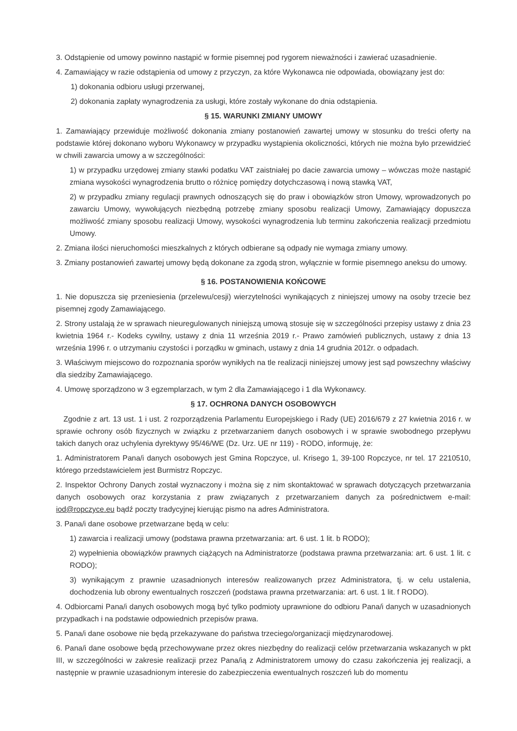3. Odstąpienie od umowy powinno nastąpić w formie pisemnej pod rygorem nieważności i zawierać uzasadnienie.
4. Zamawiający w razie odstąpienia od umowy z przyczyn, za które Wykonawca nie odpowiada, obowiązany jest do:
1) dokonania odbioru usługi przerwanej,
2) dokonania zapłaty wynagrodzenia za usługi, które zostały wykonane do dnia odstąpienia.
§ 15. WARUNKI ZMIANY UMOWY
1. Zamawiający przewiduje możliwość dokonania zmiany postanowień zawartej umowy w stosunku do treści oferty na podstawie której dokonano wyboru Wykonawcy w przypadku wystąpienia okoliczności, których nie można było przewidzieć w chwili zawarcia umowy a w szczególności:
1) w przypadku urzędowej zmiany stawki podatku VAT zaistniałej po dacie zawarcia umowy – wówczas może nastąpić zmiana wysokości wynagrodzenia brutto o różnicę pomiędzy dotychczasową i nową stawką VAT,
2) w przypadku zmiany regulacji prawnych odnoszących się do praw i obowiązków stron Umowy, wprowadzonych po zawarciu Umowy, wywołujących niezbędną potrzebę zmiany sposobu realizacji Umowy, Zamawiający dopuszcza możliwość zmiany sposobu realizacji Umowy, wysokości wynagrodzenia lub terminu zakończenia realizacji przedmiotu Umowy.
2. Zmiana ilości nieruchomości mieszkalnych z których odbierane są odpady nie wymaga zmiany umowy.
3. Zmiany postanowień zawartej umowy będą dokonane za zgodą stron, wyłącznie w formie pisemnego aneksu do umowy.
§ 16. POSTANOWIENIA KOŃCOWE
1. Nie dopuszcza się przeniesienia (przelewu/cesji) wierzytelności wynikających z niniejszej umowy na osoby trzecie bez pisemnej zgody Zamawiającego.
2. Strony ustalają że w sprawach nieuregulowanych niniejszą umową stosuje się w szczególności przepisy ustawy z dnia 23 kwietnia 1964 r.- Kodeks cywilny, ustawy z dnia 11 września 2019 r.- Prawo zamówień publicznych, ustawy z dnia 13 września 1996 r. o utrzymaniu czystości i porządku w gminach, ustawy z dnia 14 grudnia 2012r. o odpadach.
3. Właściwym miejscowo do rozpoznania sporów wynikłych na tle realizacji niniejszej umowy jest sąd powszechny właściwy dla siedziby Zamawiającego.
4. Umowę sporządzono w 3 egzemplarzach, w tym 2 dla Zamawiającego i 1 dla Wykonawcy.
§ 17. OCHRONA DANYCH OSOBOWYCH
Zgodnie z art. 13 ust. 1 i ust. 2 rozporządzenia Parlamentu Europejskiego i Rady (UE) 2016/679 z 27 kwietnia 2016 r. w sprawie ochrony osób fizycznych w związku z przetwarzaniem danych osobowych i w sprawie swobodnego przepływu takich danych oraz uchylenia dyrektywy 95/46/WE (Dz. Urz. UE nr 119) - RODO, informuję, że:
1. Administratorem Pana/i danych osobowych jest Gmina Ropczyce, ul. Krisego 1, 39-100 Ropczyce, nr tel. 17 2210510, którego przedstawicielem jest Burmistrz Ropczyc.
2. Inspektor Ochrony Danych został wyznaczony i można się z nim skontaktować w sprawach dotyczących przetwarzania danych osobowych oraz korzystania z praw związanych z przetwarzaniem danych za pośrednictwem e-mail: iod@ropczyce.eu bądź poczty tradycyjnej kierując pismo na adres Administratora.
3. Pana/i dane osobowe przetwarzane będą w celu:
1) zawarcia i realizacji umowy (podstawa prawna przetwarzania: art. 6 ust. 1 lit. b RODO);
2) wypełnienia obowiązków prawnych ciążących na Administratorze (podstawa prawna przetwarzania: art. 6 ust. 1 lit. c RODO);
3) wynikającym z prawnie uzasadnionych interesów realizowanych przez Administratora, tj. w celu ustalenia, dochodzenia lub obrony ewentualnych roszczeń (podstawa prawna przetwarzania: art. 6 ust. 1 lit. f RODO).
4. Odbiorcami Pana/i danych osobowych mogą być tylko podmioty uprawnione do odbioru Pana/i danych w uzasadnionych przypadkach i na podstawie odpowiednich przepisów prawa.
5. Pana/i dane osobowe nie będą przekazywane do państwa trzeciego/organizacji międzynarodowej.
6. Pana/i dane osobowe będą przechowywane przez okres niezbędny do realizacji celów przetwarzania wskazanych w pkt III, w szczególności w zakresie realizacji przez Pana/ią z Administratorem umowy do czasu zakończenia jej realizacji, a następnie w prawnie uzasadnionym interesie do zabezpieczenia ewentualnych roszczeń lub do momentu